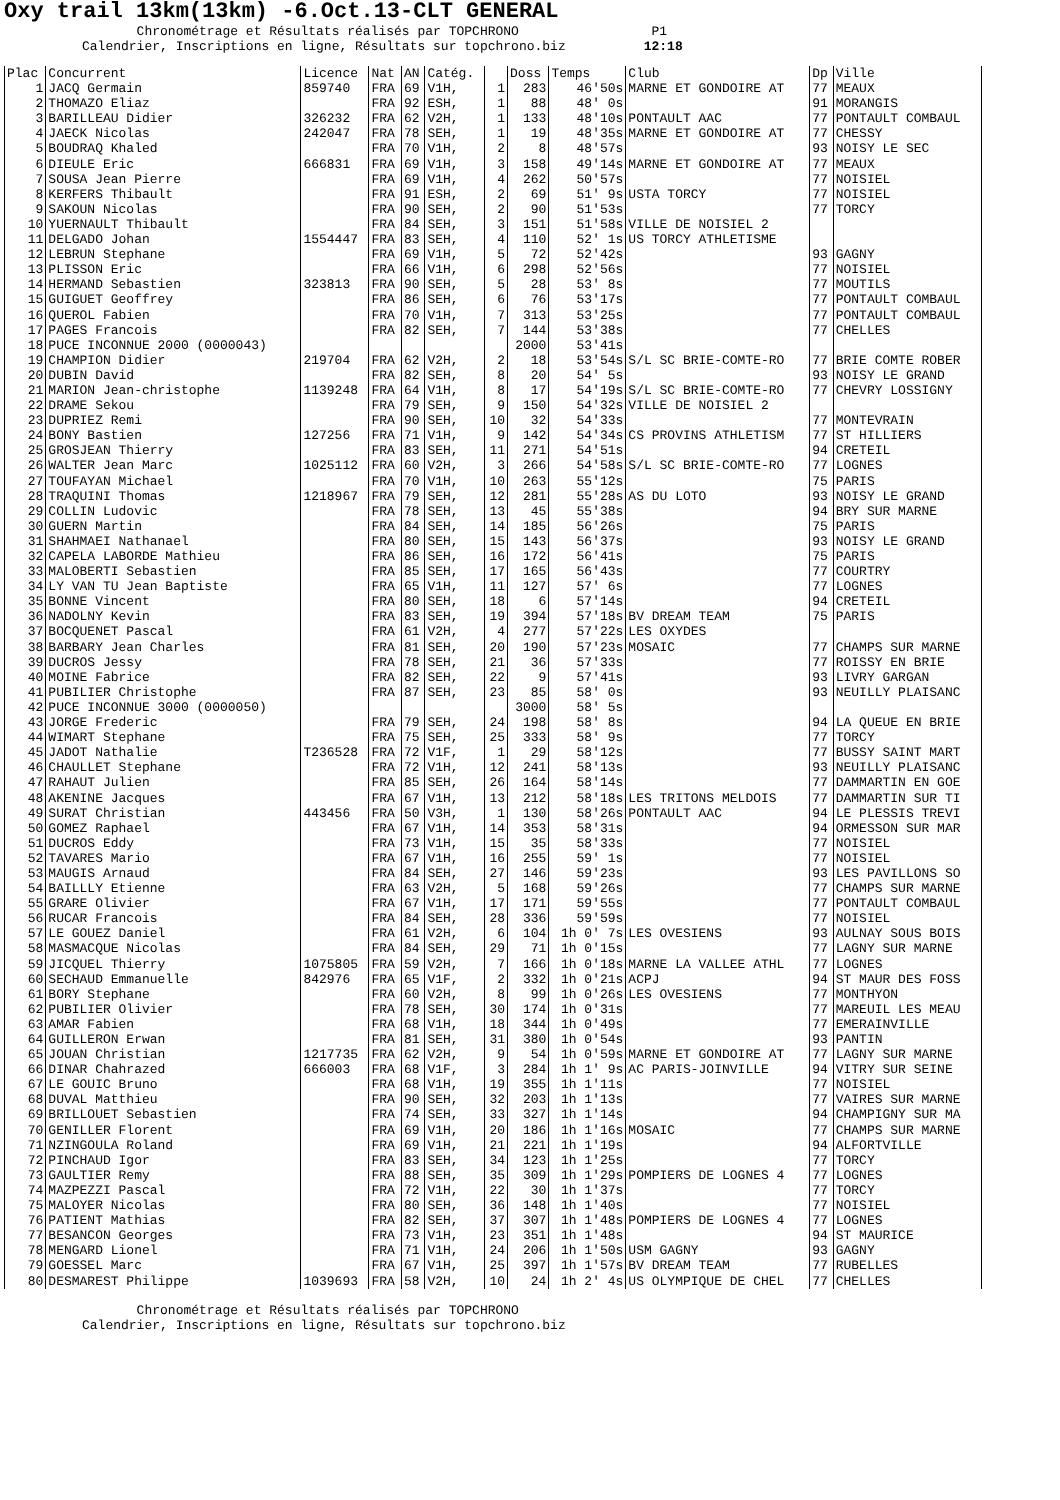Oxy trail 13km(13km) -6.Oct.13-CLT GENERAL
Chronométrage et Résultats réalisés par TOPCHRONO P1 Calendrier, Inscriptions en ligne, Résultats sur topchrono.biz 12:18
| Plac | Concurrent | Licence | Nat | AN | Catég. | | Doss | Temps | Club | Dp | Ville |
| --- | --- | --- | --- | --- | --- | --- | --- | --- | --- | --- | --- |
| 1 | JACQ Germain | 859740 | FRA | 69 | V1H, | 1 | 283 | 46'50s | MARNE ET GONDOIRE AT | 77 | MEAUX |
| 2 | THOMAZO Eliaz | | FRA | 92 | ESH, | 1 | 88 | 48' 0s | | 91 | MORANGIS |
| 3 | BARILLEAU Didier | 326232 | FRA | 62 | V2H, | 1 | 133 | 48'10s | PONTAULT AAC | 77 | PONTAULT COMBAUL |
| 4 | JAECK Nicolas | 242047 | FRA | 78 | SEH, | 1 | 19 | 48'35s | MARNE ET GONDOIRE AT | 77 | CHESSY |
| 5 | BOUDRAQ Khaled | | FRA | 70 | V1H, | 2 | 8 | 48'57s | | 93 | NOISY LE SEC |
| 6 | DIEULE Eric | 666831 | FRA | 69 | V1H, | 3 | 158 | 49'14s | MARNE ET GONDOIRE AT | 77 | MEAUX |
| 7 | SOUSA Jean Pierre | | FRA | 69 | V1H, | 4 | 262 | 50'57s | | 77 | NOISIEL |
| 8 | KERFERS Thibault | | FRA | 91 | ESH, | 2 | 69 | 51' 9s | USTA TORCY | 77 | NOISIEL |
| 9 | SAKOUN Nicolas | | FRA | 90 | SEH, | 2 | 90 | 51'53s | | 77 | TORCY |
| 10 | YUERNAULT Thibault | | FRA | 84 | SEH, | 3 | 151 | 51'58s | VILLE DE NOISIEL 2 | | |
| 11 | DELGADO Johan | 1554447 | FRA | 83 | SEH, | 4 | 110 | 52' 1s | US TORCY ATHLETISME | | |
| 12 | LEBRUN Stephane | | FRA | 69 | V1H, | 5 | 72 | 52'42s | | 93 | GAGNY |
| 13 | PLISSON Eric | | FRA | 66 | V1H, | 6 | 298 | 52'56s | | 77 | NOISIEL |
| 14 | HERMAND Sebastien | 323813 | FRA | 90 | SEH, | 5 | 28 | 53' 8s | | 77 | MOUTILS |
| 15 | GUIGUET Geoffrey | | FRA | 86 | SEH, | 6 | 76 | 53'17s | | 77 | PONTAULT COMBAUL |
| 16 | QUEROL Fabien | | FRA | 70 | V1H, | 7 | 313 | 53'25s | | 77 | PONTAULT COMBAUL |
| 17 | PAGES Francois | | FRA | 82 | SEH, | 7 | 144 | 53'38s | | 77 | CHELLES |
| 18 | PUCE INCONNUE 2000 (0000043) | | | | | | 2000 | 53'41s | | | |
| 19 | CHAMPION Didier | 219704 | FRA | 62 | V2H, | 2 | 18 | 53'54s | S/L SC BRIE-COMTE-RO | 77 | BRIE COMTE ROBER |
| 20 | DUBIN David | | FRA | 82 | SEH, | 8 | 20 | 54' 5s | | 93 | NOISY LE GRAND |
| 21 | MARION Jean-christophe | 1139248 | FRA | 64 | V1H, | 8 | 17 | 54'19s | S/L SC BRIE-COMTE-RO | 77 | CHEVRY LOSSIGNY |
| 22 | DRAME Sekou | | FRA | 79 | SEH, | 9 | 150 | 54'32s | VILLE DE NOISIEL 2 | | |
| 23 | DUPRIEZ Remi | | FRA | 90 | SEH, | 10 | 32 | 54'33s | | 77 | MONTEVRAIN |
| 24 | BONY Bastien | 127256 | FRA | 71 | V1H, | 9 | 142 | 54'34s | CS PROVINS ATHLETISM | 77 | ST HILLIERS |
| 25 | GROSJEAN Thierry | | FRA | 83 | SEH, | 11 | 271 | 54'51s | | 94 | CRETEIL |
| 26 | WALTER Jean Marc | 1025112 | FRA | 60 | V2H, | 3 | 266 | 54'58s | S/L SC BRIE-COMTE-RO | 77 | LOGNES |
| 27 | TOUFAYAN Michael | | FRA | 70 | V1H, | 10 | 263 | 55'12s | | 75 | PARIS |
| 28 | TRAQUINI Thomas | 1218967 | FRA | 79 | SEH, | 12 | 281 | 55'28s | AS DU LOTO | 93 | NOISY LE GRAND |
| 29 | COLLIN Ludovic | | FRA | 78 | SEH, | 13 | 45 | 55'38s | | 94 | BRY SUR MARNE |
| 30 | GUERN Martin | | FRA | 84 | SEH, | 14 | 185 | 56'26s | | 75 | PARIS |
| 31 | SHAHMAEI Nathanael | | FRA | 80 | SEH, | 15 | 143 | 56'37s | | 93 | NOISY LE GRAND |
| 32 | CAPELA LABORDE Mathieu | | FRA | 86 | SEH, | 16 | 172 | 56'41s | | 75 | PARIS |
| 33 | MALOBERTI Sebastien | | FRA | 85 | SEH, | 17 | 165 | 56'43s | | 77 | COURTRY |
| 34 | LY VAN TU Jean Baptiste | | FRA | 65 | V1H, | 11 | 127 | 57' 6s | | 77 | LOGNES |
| 35 | BONNE Vincent | | FRA | 80 | SEH, | 18 | 6 | 57'14s | | 94 | CRETEIL |
| 36 | NADOLNY Kevin | | FRA | 83 | SEH, | 19 | 394 | 57'18s | BV DREAM TEAM | 75 | PARIS |
| 37 | BOCQUENET Pascal | | FRA | 61 | V2H, | 4 | 277 | 57'22s | LES OXYDES | | |
| 38 | BARBARY Jean Charles | | FRA | 81 | SEH, | 20 | 190 | 57'23s | MOSAIC | 77 | CHAMPS SUR MARNE |
| 39 | DUCROS Jessy | | FRA | 78 | SEH, | 21 | 36 | 57'33s | | 77 | ROISSY EN BRIE |
| 40 | MOINE Fabrice | | FRA | 82 | SEH, | 22 | 9 | 57'41s | | 93 | LIVRY GARGAN |
| 41 | PUBILIER Christophe | | FRA | 87 | SEH, | 23 | 85 | 58' 0s | | 93 | NEUILLY PLAISANC |
| 42 | PUCE INCONNUE 3000 (0000050) | | | | | | 3000 | 58' 5s | | | |
| 43 | JORGE Frederic | | FRA | 79 | SEH, | 24 | 198 | 58' 8s | | 94 | LA QUEUE EN BRIE |
| 44 | WIMART Stephane | | FRA | 75 | SEH, | 25 | 333 | 58' 9s | | 77 | TORCY |
| 45 | JADOT Nathalie | T236528 | FRA | 72 | V1F, | 1 | 29 | 58'12s | | 77 | BUSSY SAINT MART |
| 46 | CHAULLET Stephane | | FRA | 72 | V1H, | 12 | 241 | 58'13s | | 93 | NEUILLY PLAISANC |
| 47 | RAHAUT Julien | | FRA | 85 | SEH, | 26 | 164 | 58'14s | | 77 | DAMMARTIN EN GOE |
| 48 | AKENINE Jacques | | FRA | 67 | V1H, | 13 | 212 | 58'18s | LES TRITONS MELDOIS | 77 | DAMMARTIN SUR TI |
| 49 | SURAT Christian | 443456 | FRA | 50 | V3H, | 1 | 130 | 58'26s | PONTAULT AAC | 94 | LE PLESSIS TREVI |
| 50 | GOMEZ Raphael | | FRA | 67 | V1H, | 14 | 353 | 58'31s | | 94 | ORMESSON SUR MAR |
| 51 | DUCROS Eddy | | FRA | 73 | V1H, | 15 | 35 | 58'33s | | 77 | NOISIEL |
| 52 | TAVARES Mario | | FRA | 67 | V1H, | 16 | 255 | 59' 1s | | 77 | NOISIEL |
| 53 | MAUGIS Arnaud | | FRA | 84 | SEH, | 27 | 146 | 59'23s | | 93 | LES PAVILLONS SO |
| 54 | BAILLLY Etienne | | FRA | 63 | V2H, | 5 | 168 | 59'26s | | 77 | CHAMPS SUR MARNE |
| 55 | GRARE Olivier | | FRA | 67 | V1H, | 17 | 171 | 59'55s | | 77 | PONTAULT COMBAUL |
| 56 | RUCAR Francois | | FRA | 84 | SEH, | 28 | 336 | 59'59s | | 77 | NOISIEL |
| 57 | LE GOUEZ Daniel | | FRA | 61 | V2H, | 6 | 104 | 1h 0' 7s | LES OVESIENS | 93 | AULNAY SOUS BOIS |
| 58 | MASMACQUE Nicolas | | FRA | 84 | SEH, | 29 | 71 | 1h 0'15s | | 77 | LAGNY SUR MARNE |
| 59 | JICQUEL Thierry | 1075805 | FRA | 59 | V2H, | 7 | 166 | 1h 0'18s | MARNE LA VALLEE ATHL | 77 | LOGNES |
| 60 | SECHAUD Emmanuelle | 842976 | FRA | 65 | V1F, | 2 | 332 | 1h 0'21s | ACPJ | 94 | ST MAUR DES FOSS |
| 61 | BORY Stephane | | FRA | 60 | V2H, | 8 | 99 | 1h 0'26s | LES OVESIENS | 77 | MONTHYON |
| 62 | PUBILIER Olivier | | FRA | 78 | SEH, | 30 | 174 | 1h 0'31s | | 77 | MAREUIL LES MEAU |
| 63 | AMAR Fabien | | FRA | 68 | V1H, | 18 | 344 | 1h 0'49s | | 77 | EMERAINVILLE |
| 64 | GUILLERON Erwan | | FRA | 81 | SEH, | 31 | 380 | 1h 0'54s | | 93 | PANTIN |
| 65 | JOUAN Christian | 1217735 | FRA | 62 | V2H, | 9 | 54 | 1h 0'59s | MARNE ET GONDOIRE AT | 77 | LAGNY SUR MARNE |
| 66 | DINAR Chahrazed | 666003 | FRA | 68 | V1F, | 3 | 284 | 1h 1' 9s | AC PARIS-JOINVILLE | 94 | VITRY SUR SEINE |
| 67 | LE GOUIC Bruno | | FRA | 68 | V1H, | 19 | 355 | 1h 1'11s | | 77 | NOISIEL |
| 68 | DUVAL Matthieu | | FRA | 90 | SEH, | 32 | 203 | 1h 1'13s | | 77 | VAIRES SUR MARNE |
| 69 | BRILLOUET Sebastien | | FRA | 74 | SEH, | 33 | 327 | 1h 1'14s | | 94 | CHAMPIGNY SUR MA |
| 70 | GENILLER Florent | | FRA | 69 | V1H, | 20 | 186 | 1h 1'16s | MOSAIC | 77 | CHAMPS SUR MARNE |
| 71 | NZINGOULA Roland | | FRA | 69 | V1H, | 21 | 221 | 1h 1'19s | | 94 | ALFORTVILLE |
| 72 | PINCHAUD Igor | | FRA | 83 | SEH, | 34 | 123 | 1h 1'25s | | 77 | TORCY |
| 73 | GAULTIER Remy | | FRA | 88 | SEH, | 35 | 309 | 1h 1'29s | POMPIERS DE LOGNES 4 | 77 | LOGNES |
| 74 | MAZPEZZI Pascal | | FRA | 72 | V1H, | 22 | 30 | 1h 1'37s | | 77 | TORCY |
| 75 | MALOYER Nicolas | | FRA | 80 | SEH, | 36 | 148 | 1h 1'40s | | 77 | NOISIEL |
| 76 | PATIENT Mathias | | FRA | 82 | SEH, | 37 | 307 | 1h 1'48s | POMPIERS DE LOGNES 4 | 77 | LOGNES |
| 77 | BESANCON Georges | | FRA | 73 | V1H, | 23 | 351 | 1h 1'48s | | 94 | ST MAURICE |
| 78 | MENGARD Lionel | | FRA | 71 | V1H, | 24 | 206 | 1h 1'50s | USM GAGNY | 93 | GAGNY |
| 79 | GOESSEL Marc | | FRA | 67 | V1H, | 25 | 397 | 1h 1'57s | BV DREAM TEAM | 77 | RUBELLES |
| 80 | DESMAREST Philippe | 1039693 | FRA | 58 | V2H, | 10 | 24 | 1h 2' 4s | US OLYMPIQUE DE CHEL | 77 | CHELLES |
Chronométrage et Résultats réalisés par TOPCHRONO Calendrier, Inscriptions en ligne, Résultats sur topchrono.biz